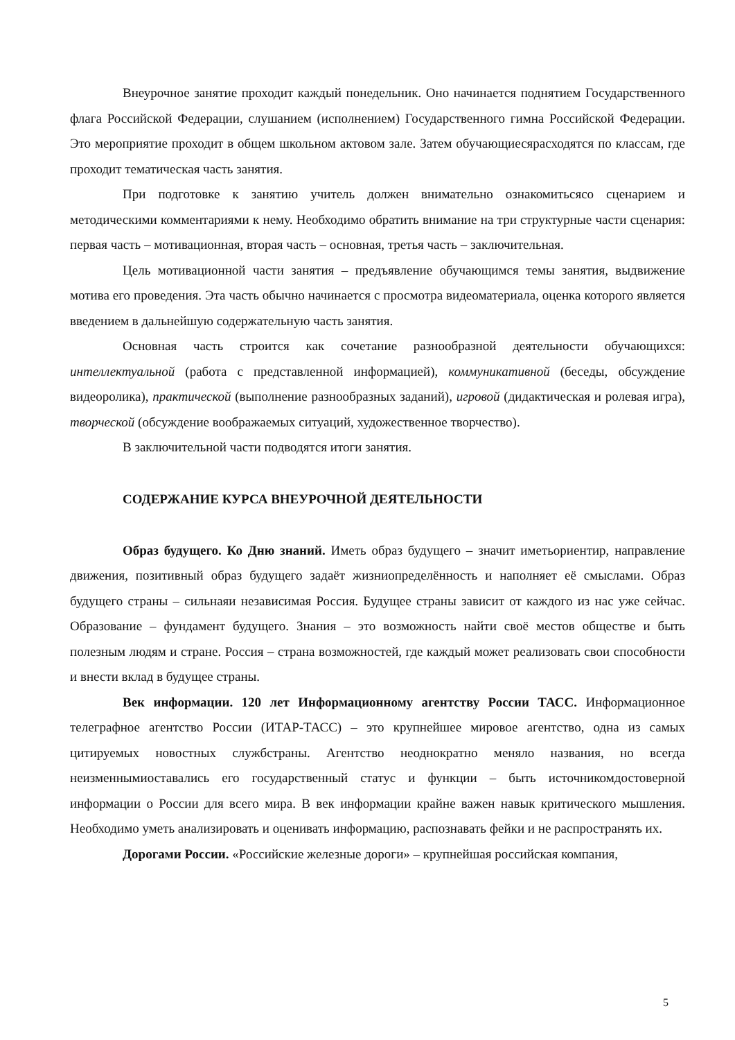Внеурочное занятие проходит каждый понедельник. Оно начинается поднятием Государственного флага Российской Федерации, слушанием (исполнением) Государственного гимна Российской Федерации. Это мероприятие проходит в общем школьном актовом зале. Затем обучающиесярасходятся по классам, где проходит тематическая часть занятия.
При подготовке к занятию учитель должен внимательно ознакомитьсясо сценарием и методическими комментариями к нему. Необходимо обратить внимание на три структурные части сценария: первая часть – мотивационная, вторая часть – основная, третья часть – заключительная.
Цель мотивационной части занятия – предъявление обучающимся темы занятия, выдвижение мотива его проведения. Эта часть обычно начинается с просмотра видеоматериала, оценка которого является введением в дальнейшую содержательную часть занятия.
Основная часть строится как сочетание разнообразной деятельности обучающихся: интеллектуальной (работа с представленной информацией), коммуникативной (беседы, обсуждение видеоролика), практической (выполнение разнообразных заданий), игровой (дидактическая и ролевая игра), творческой (обсуждение воображаемых ситуаций, художественное творчество).
В заключительной части подводятся итоги занятия.
СОДЕРЖАНИЕ КУРСА ВНЕУРОЧНОЙ ДЕЯТЕЛЬНОСТИ
Образ будущего. Ко Дню знаний. Иметь образ будущего – значит иметьориентир, направление движения, позитивный образ будущего задаёт жизниопределённость и наполняет её смыслами. Образ будущего страны – сильнаяи независимая Россия. Будущее страны зависит от каждого из нас уже сейчас. Образование – фундамент будущего. Знания – это возможность найти своё местов обществе и быть полезным людям и стране. Россия – страна возможностей, где каждый может реализовать свои способности и внести вклад в будущее страны.
Век информации. 120 лет Информационному агентству России ТАСС. Информационное телеграфное агентство России (ИТАР-ТАСС) – это крупнейшее мировое агентство, одна из самых цитируемых новостных службстраны. Агентство неоднократно меняло названия, но всегда неизменнымиоставались его государственный статус и функции – быть источникомдостоверной информации о России для всего мира. В век информации крайне важен навык критического мышления. Необходимо уметь анализировать и оценивать информацию, распознавать фейки и не распространять их.
Дорогами России. «Российские железные дороги» – крупнейшая российская компания,
5